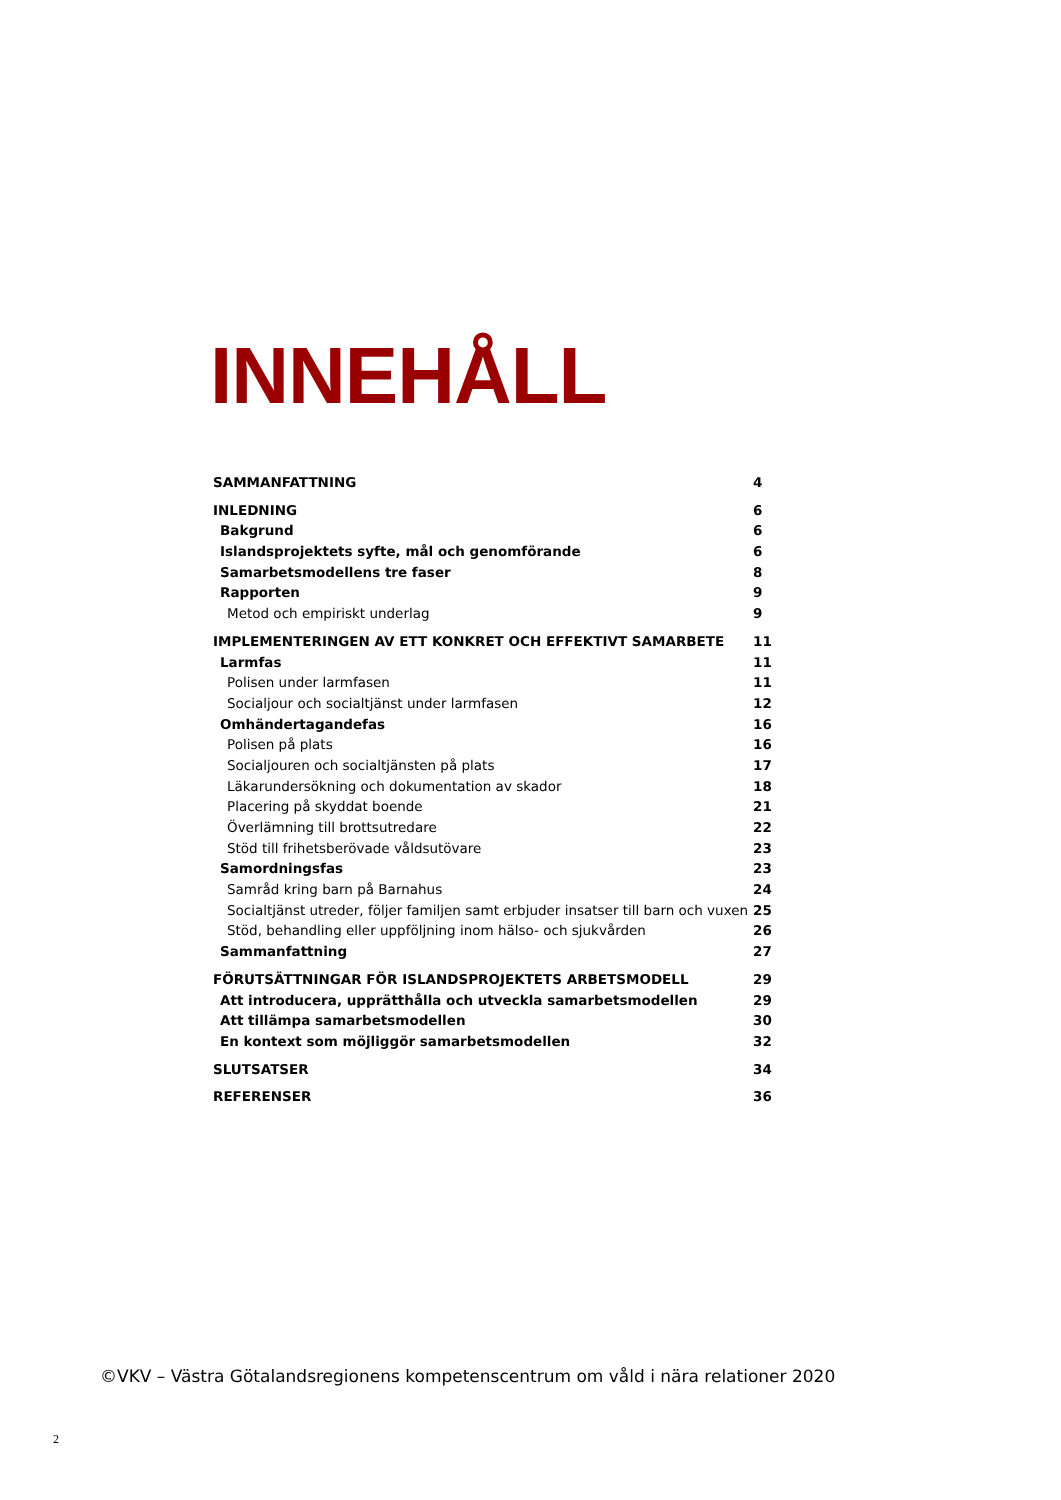INNEHÅLL
SAMMANFATTNING 4
INLEDNING 6
Bakgrund 6
Islandsprojektets syfte, mål och genomförande 6
Samarbetsmodellens tre faser 8
Rapporten 9
Metod och empiriskt underlag 9
IMPLEMENTERINGEN AV ETT KONKRET OCH EFFEKTIVT SAMARBETE 11
Larmfas 11
Polisen under larmfasen 11
Socialjour och socialtjänst under larmfasen 12
Omhändertagandefas 16
Polisen på plats 16
Socialjouren och socialtjänsten på plats 17
Läkarundersökning och dokumentation av skador 18
Placering på skyddat boende 21
Överlämning till brottsutredare 22
Stöd till frihetsberövade våldsutövare 23
Samordningsfas 23
Samråd kring barn på Barnahus 24
Socialtjänst utreder, följer familjen samt erbjuder insatser till barn och vuxen 25
Stöd, behandling eller uppföljning inom hälso- och sjukvården 26
Sammanfattning 27
FÖRUTSÄTTNINGAR FÖR ISLANDSPROJEKTETS ARBETSMODELL 29
Att introducera, upprätthålla och utveckla samarbetsmodellen 29
Att tillämpa samarbetsmodellen 30
En kontext som möjliggör samarbetsmodellen 32
SLUTSATSER 34
REFERENSER 36
©VKV – Västra Götalandsregionens kompetenscentrum om våld i nära relationer 2020
2